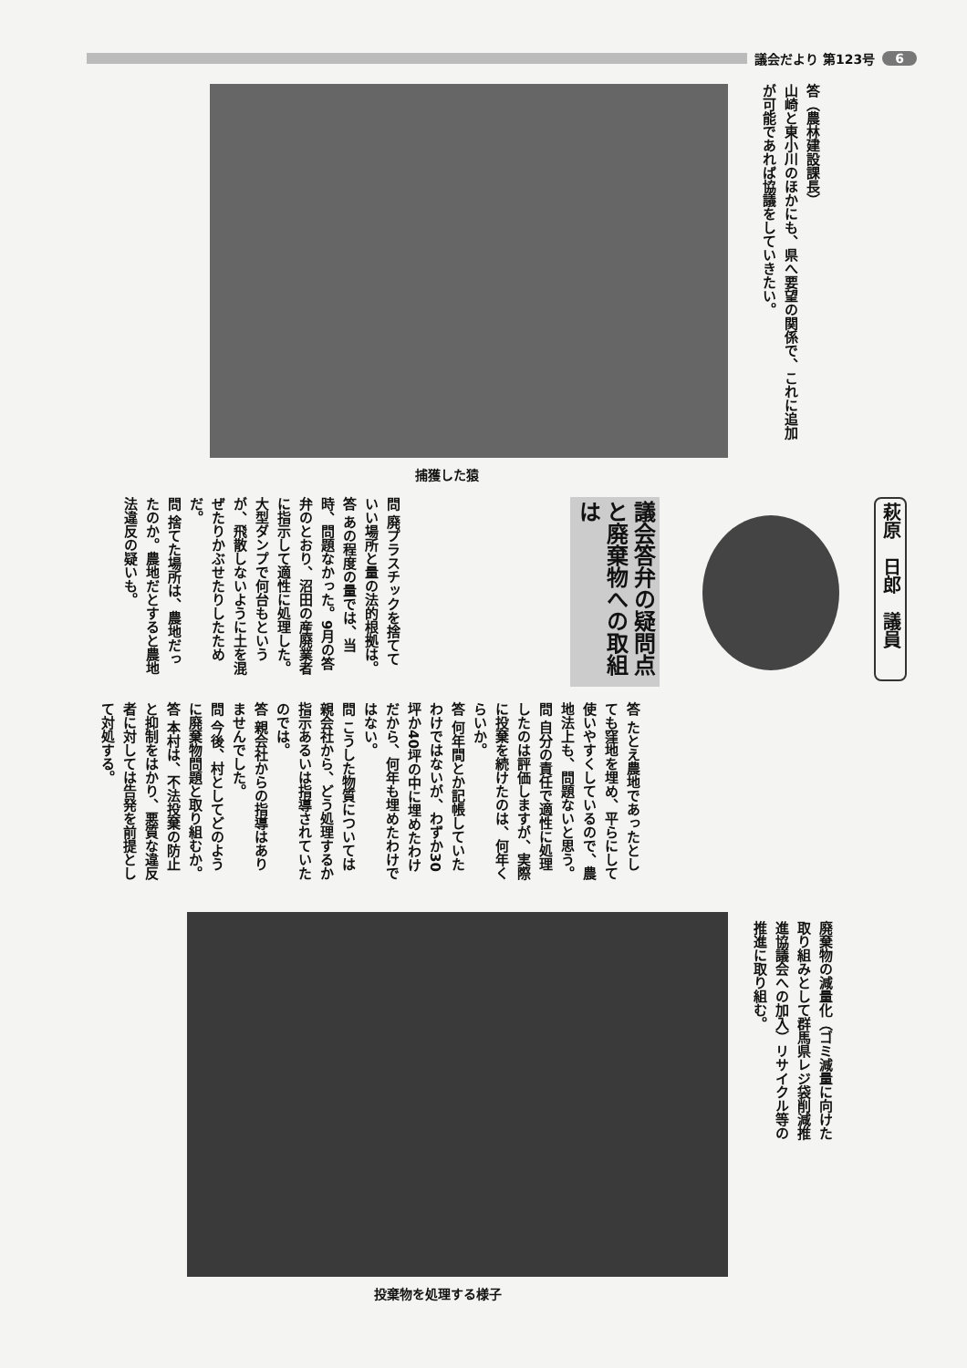議会だより 第123号 6
答（農林建設課長）
山崎と東小川のほかにも、県へ要望の関係で、これに追加が可能であれば協議をしていきたい。
捕獲した猿
萩原　日郎　議員
議会答弁の疑問点と廃棄物への取組は
問 廃プラスチックを捨てていい場所と量の法的根拠は。
答 あの程度の量では、当時、問題なかった。9月の答弁のとおり、沼田の産廃業者に指示して適性に処理した。大型ダンプで何台もというが、飛散しないように土を混ぜたりかぶせたりしたためだ。
問 捨てた場所は、農地だったのか。農地だとすると農地法違反の疑いも。
答 たとえ農地であったとしても窪地を埋め、平らにして使いやすくしているので、農地法上も、問題ないと思う。
問 自分の責任で適性に処理したのは評価しますが、実際に投棄を続けたのは、何年くらいか。
答 何年間とか記帳していたわけではないが、わずか30坪か40坪の中に埋めたわけだから、何年も埋めたわけではない。
問 こうした物質については親会社から、どう処理するか指示あるいは指導されていたのでは。
答 親会社からの指導はありませんでした。
問 今後、村としてどのように廃棄物問題と取り組むか。
答 本村は、不法投棄の防止と抑制をはかり、悪質な違反者に対しては告発を前提として対処する。
廃棄物の減量化（ゴミ減量に向けた取り組みとして群馬県レジ袋削減推進協議会への加入）リサイクル等の推進に取り組む。
投棄物を処理する様子